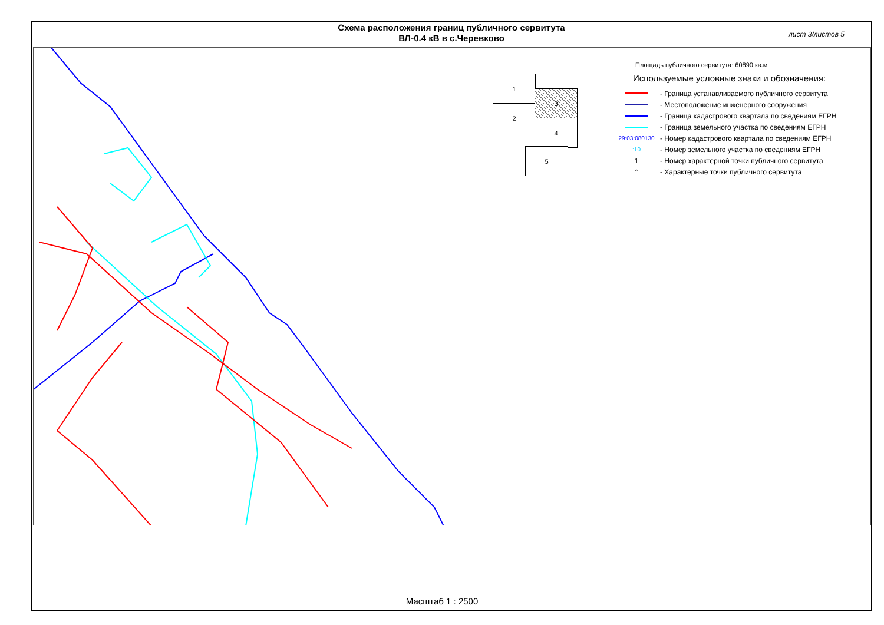Схема расположения границ публичного сервитута
ВЛ-0.4 кВ в с.Черевково
лист 3/листов 5
1
2
3
4
5
Площадь публичного сервитута: 60890 кв.м
Используемые условные знаки и обозначения:
- Граница устанавливаемого публичного сервитута
- Местоположение инженерного сооружения
- Граница кадастрового квартала по сведениям ЕГРН
- Граница земельного участка по сведениям ЕГРН
29:03:080130 - Номер кадастрового квартала по сведениям ЕГРН
:10 - Номер земельного участка по сведениям ЕГРН
1 - Номер характерной точки публичного сервитута
° - Характерные точки публичного сервитута
Масштаб 1 : 2500